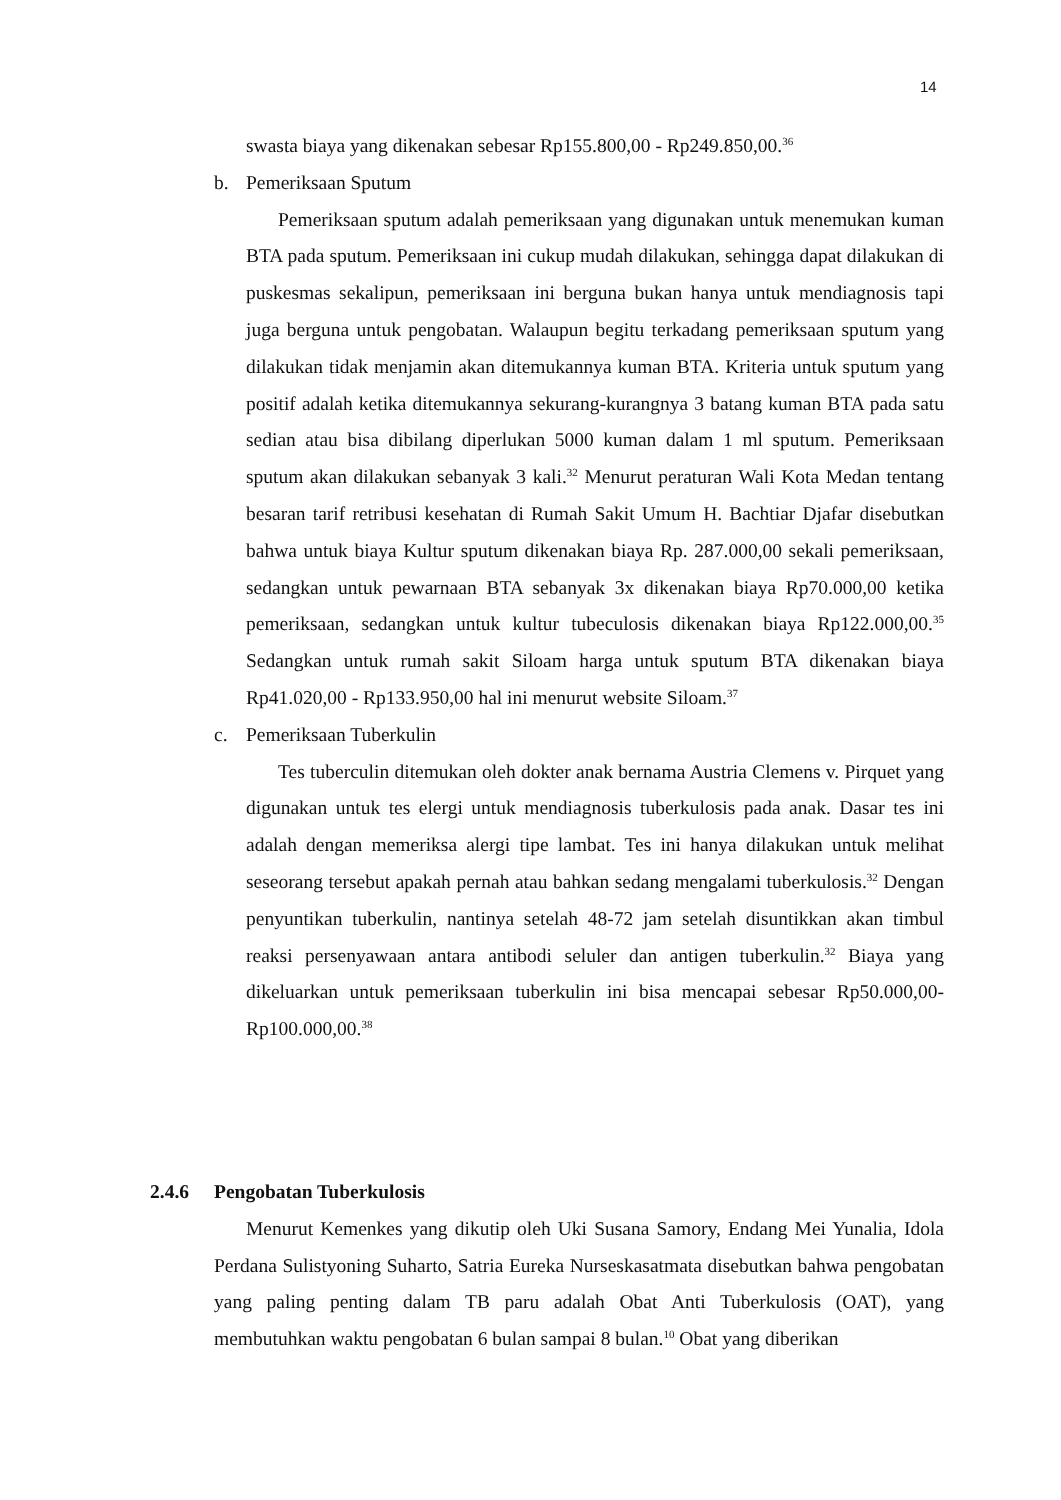14
swasta biaya yang dikenakan sebesar Rp155.800,00 - Rp249.850,00.<sup>36</sup>
b. Pemeriksaan Sputum
Pemeriksaan sputum adalah pemeriksaan yang digunakan untuk menemukan kuman BTA pada sputum. Pemeriksaan ini cukup mudah dilakukan, sehingga dapat dilakukan di puskesmas sekalipun, pemeriksaan ini berguna bukan hanya untuk mendiagnosis tapi juga berguna untuk pengobatan. Walaupun begitu terkadang pemeriksaan sputum yang dilakukan tidak menjamin akan ditemukannya kuman BTA. Kriteria untuk sputum yang positif adalah ketika ditemukannya sekurang-kurangnya 3 batang kuman BTA pada satu sedian atau bisa dibilang diperlukan 5000 kuman dalam 1 ml sputum. Pemeriksaan sputum akan dilakukan sebanyak 3 kali.<sup>32</sup> Menurut peraturan Wali Kota Medan tentang besaran tarif retribusi kesehatan di Rumah Sakit Umum H. Bachtiar Djafar disebutkan bahwa untuk biaya Kultur sputum dikenakan biaya Rp. 287.000,00 sekali pemeriksaan, sedangkan untuk pewarnaan BTA sebanyak 3x dikenakan biaya Rp70.000,00 ketika pemeriksaan, sedangkan untuk kultur tubeculosis dikenakan biaya Rp122.000,00.<sup>35</sup> Sedangkan untuk rumah sakit Siloam harga untuk sputum BTA dikenakan biaya Rp41.020,00 - Rp133.950,00 hal ini menurut website Siloam.<sup>37</sup>
c. Pemeriksaan Tuberkulin
Tes tuberculin ditemukan oleh dokter anak bernama Austria Clemens v. Pirquet yang digunakan untuk tes elergi untuk mendiagnosis tuberkulosis pada anak. Dasar tes ini adalah dengan memeriksa alergi tipe lambat. Tes ini hanya dilakukan untuk melihat seseorang tersebut apakah pernah atau bahkan sedang mengalami tuberkulosis.<sup>32</sup> Dengan penyuntikan tuberkulin, nantinya setelah 48-72 jam setelah disuntikkan akan timbul reaksi persenyawaan antara antibodi seluler dan antigen tuberkulin.<sup>32</sup> Biaya yang dikeluarkan untuk pemeriksaan tuberkulin ini bisa mencapai sebesar Rp50.000,00-Rp100.000,00.<sup>38</sup>
2.4.6 Pengobatan Tuberkulosis
Menurut Kemenkes yang dikutip oleh Uki Susana Samory, Endang Mei Yunalia, Idola Perdana Sulistyoning Suharto, Satria Eureka Nurseskasatmata disebutkan bahwa pengobatan yang paling penting dalam TB paru adalah Obat Anti Tuberkulosis (OAT), yang membutuhkan waktu pengobatan 6 bulan sampai 8 bulan.<sup>10</sup> Obat yang diberikan